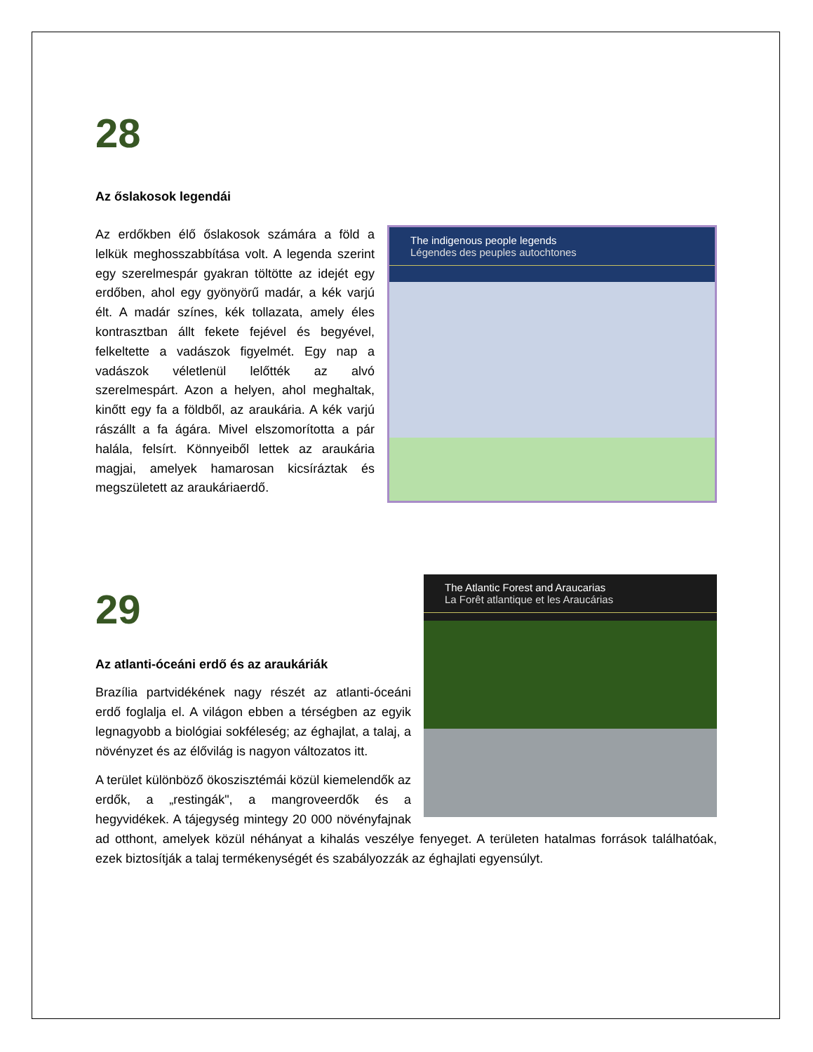28
Az őslakosok legendái
The indigenous people legends
Légendes des peuples autochtones
Az erdőkben élő őslakosok számára a föld a lelkük meghosszabbítása volt. A legenda szerint egy szerelmespár gyakran töltötte az idejét egy erdőben, ahol egy gyönyörű madár, a kék varjú élt. A madár színes, kék tollazata, amely éles kontrasztban állt fekete fejével és begyével, felkeltette a vadászok figyelmét. Egy nap a vadászok véletlenül lelőtték az alvó szerelmespárt. Azon a helyen, ahol meghaltak, kinőtt egy fa a földből, az araukária. A kék varjú rászállt a fa ágára. Mivel elszomorította a pár halála, felsírt. Könnyeiből lettek az araukária magjai, amelyek hamarosan kicsíráztak és megszületett az araukáriaerdő.
The Atlantic Forest and Araucarias
La Forêt atlantique et les Araucárias
29
Az atlanti-óceáni erdő és az araukáriák
Brazília partvidékének nagy részét az atlanti-óceáni erdő foglalja el. A világon ebben a térségben az egyik legnagyobb a biológiai sokféleség; az éghajlat, a talaj, a növényzet és az élővilág is nagyon változatos itt.
A terület különböző ökoszisztémái közül kiemelendők az erdők, a „restingák", a mangroveerdők és a hegyvidékek. A tájegység mintegy 20 000 növényfajnak ad otthont, amelyek közül néhányat a kihalás veszélye fenyeget. A területen hatalmas források találhatóak, ezek biztosítják a talaj termékenységét és szabályozzák az éghajlati egyensúlyt.